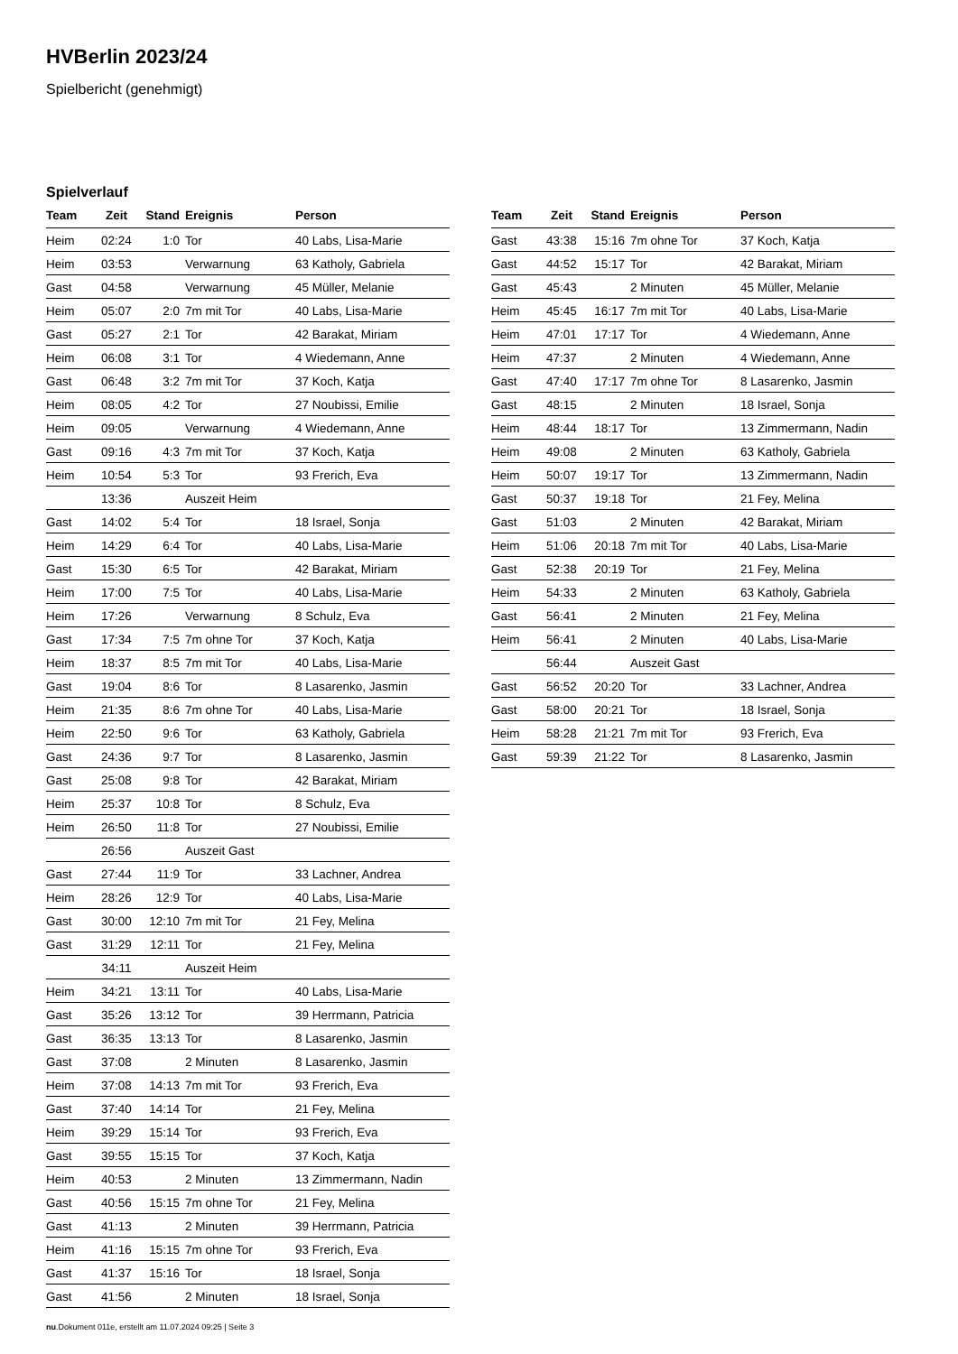HVBerlin 2023/24
Spielbericht (genehmigt)
Spielverlauf
| Team | Zeit | Stand | Ereignis | Person |
| --- | --- | --- | --- | --- |
| Heim | 02:24 | 1:0 | Tor | 40 Labs, Lisa-Marie |
| Heim | 03:53 | | Verwarnung | 63 Katholy, Gabriela |
| Gast | 04:58 | | Verwarnung | 45 Müller, Melanie |
| Heim | 05:07 | 2:0 | 7m mit Tor | 40 Labs, Lisa-Marie |
| Gast | 05:27 | 2:1 | Tor | 42 Barakat, Miriam |
| Heim | 06:08 | 3:1 | Tor | 4 Wiedemann, Anne |
| Gast | 06:48 | 3:2 | 7m mit Tor | 37 Koch, Katja |
| Heim | 08:05 | 4:2 | Tor | 27 Noubissi, Emilie |
| Heim | 09:05 | | Verwarnung | 4 Wiedemann, Anne |
| Gast | 09:16 | 4:3 | 7m mit Tor | 37 Koch, Katja |
| Heim | 10:54 | 5:3 | Tor | 93 Frerich, Eva |
| | 13:36 | | Auszeit Heim | |
| Gast | 14:02 | 5:4 | Tor | 18 Israel, Sonja |
| Heim | 14:29 | 6:4 | Tor | 40 Labs, Lisa-Marie |
| Gast | 15:30 | 6:5 | Tor | 42 Barakat, Miriam |
| Heim | 17:00 | 7:5 | Tor | 40 Labs, Lisa-Marie |
| Heim | 17:26 | | Verwarnung | 8 Schulz, Eva |
| Gast | 17:34 | 7:5 | 7m ohne Tor | 37 Koch, Katja |
| Heim | 18:37 | 8:5 | 7m mit Tor | 40 Labs, Lisa-Marie |
| Gast | 19:04 | 8:6 | Tor | 8 Lasarenko, Jasmin |
| Heim | 21:35 | 8:6 | 7m ohne Tor | 40 Labs, Lisa-Marie |
| Heim | 22:50 | 9:6 | Tor | 63 Katholy, Gabriela |
| Gast | 24:36 | 9:7 | Tor | 8 Lasarenko, Jasmin |
| Gast | 25:08 | 9:8 | Tor | 42 Barakat, Miriam |
| Heim | 25:37 | 10:8 | Tor | 8 Schulz, Eva |
| Heim | 26:50 | 11:8 | Tor | 27 Noubissi, Emilie |
| | 26:56 | | Auszeit Gast | |
| Gast | 27:44 | 11:9 | Tor | 33 Lachner, Andrea |
| Heim | 28:26 | 12:9 | Tor | 40 Labs, Lisa-Marie |
| Gast | 30:00 | 12:10 | 7m mit Tor | 21 Fey, Melina |
| Gast | 31:29 | 12:11 | Tor | 21 Fey, Melina |
| | 34:11 | | Auszeit Heim | |
| Heim | 34:21 | 13:11 | Tor | 40 Labs, Lisa-Marie |
| Gast | 35:26 | 13:12 | Tor | 39 Herrmann, Patricia |
| Gast | 36:35 | 13:13 | Tor | 8 Lasarenko, Jasmin |
| Gast | 37:08 | | 2 Minuten | 8 Lasarenko, Jasmin |
| Heim | 37:08 | 14:13 | 7m mit Tor | 93 Frerich, Eva |
| Gast | 37:40 | 14:14 | Tor | 21 Fey, Melina |
| Heim | 39:29 | 15:14 | Tor | 93 Frerich, Eva |
| Gast | 39:55 | 15:15 | Tor | 37 Koch, Katja |
| Heim | 40:53 | | 2 Minuten | 13 Zimmermann, Nadin |
| Gast | 40:56 | 15:15 | 7m ohne Tor | 21 Fey, Melina |
| Gast | 41:13 | | 2 Minuten | 39 Herrmann, Patricia |
| Heim | 41:16 | 15:15 | 7m ohne Tor | 93 Frerich, Eva |
| Gast | 41:37 | 15:16 | Tor | 18 Israel, Sonja |
| Gast | 41:56 | | 2 Minuten | 18 Israel, Sonja |
| Team | Zeit | Stand | Ereignis | Person |
| --- | --- | --- | --- | --- |
| Gast | 43:38 | 15:16 | 7m ohne Tor | 37 Koch, Katja |
| Gast | 44:52 | 15:17 | Tor | 42 Barakat, Miriam |
| Gast | 45:43 | | 2 Minuten | 45 Müller, Melanie |
| Heim | 45:45 | 16:17 | 7m mit Tor | 40 Labs, Lisa-Marie |
| Heim | 47:01 | 17:17 | Tor | 4 Wiedemann, Anne |
| Heim | 47:37 | | 2 Minuten | 4 Wiedemann, Anne |
| Gast | 47:40 | 17:17 | 7m ohne Tor | 8 Lasarenko, Jasmin |
| Gast | 48:15 | | 2 Minuten | 18 Israel, Sonja |
| Heim | 48:44 | 18:17 | Tor | 13 Zimmermann, Nadin |
| Heim | 49:08 | | 2 Minuten | 63 Katholy, Gabriela |
| Heim | 50:07 | 19:17 | Tor | 13 Zimmermann, Nadin |
| Gast | 50:37 | 19:18 | Tor | 21 Fey, Melina |
| Gast | 51:03 | | 2 Minuten | 42 Barakat, Miriam |
| Heim | 51:06 | 20:18 | 7m mit Tor | 40 Labs, Lisa-Marie |
| Gast | 52:38 | 20:19 | Tor | 21 Fey, Melina |
| Heim | 54:33 | | 2 Minuten | 63 Katholy, Gabriela |
| Gast | 56:41 | | 2 Minuten | 21 Fey, Melina |
| Heim | 56:41 | | 2 Minuten | 40 Labs, Lisa-Marie |
| | 56:44 | | Auszeit Gast | |
| Gast | 56:52 | 20:20 | Tor | 33 Lachner, Andrea |
| Gast | 58:00 | 20:21 | Tor | 18 Israel, Sonja |
| Heim | 58:28 | 21:21 | 7m mit Tor | 93 Frerich, Eva |
| Gast | 59:39 | 21:22 | Tor | 8 Lasarenko, Jasmin |
nu.Dokument 011e, erstellt am 11.07.2024 09:25 | Seite 3